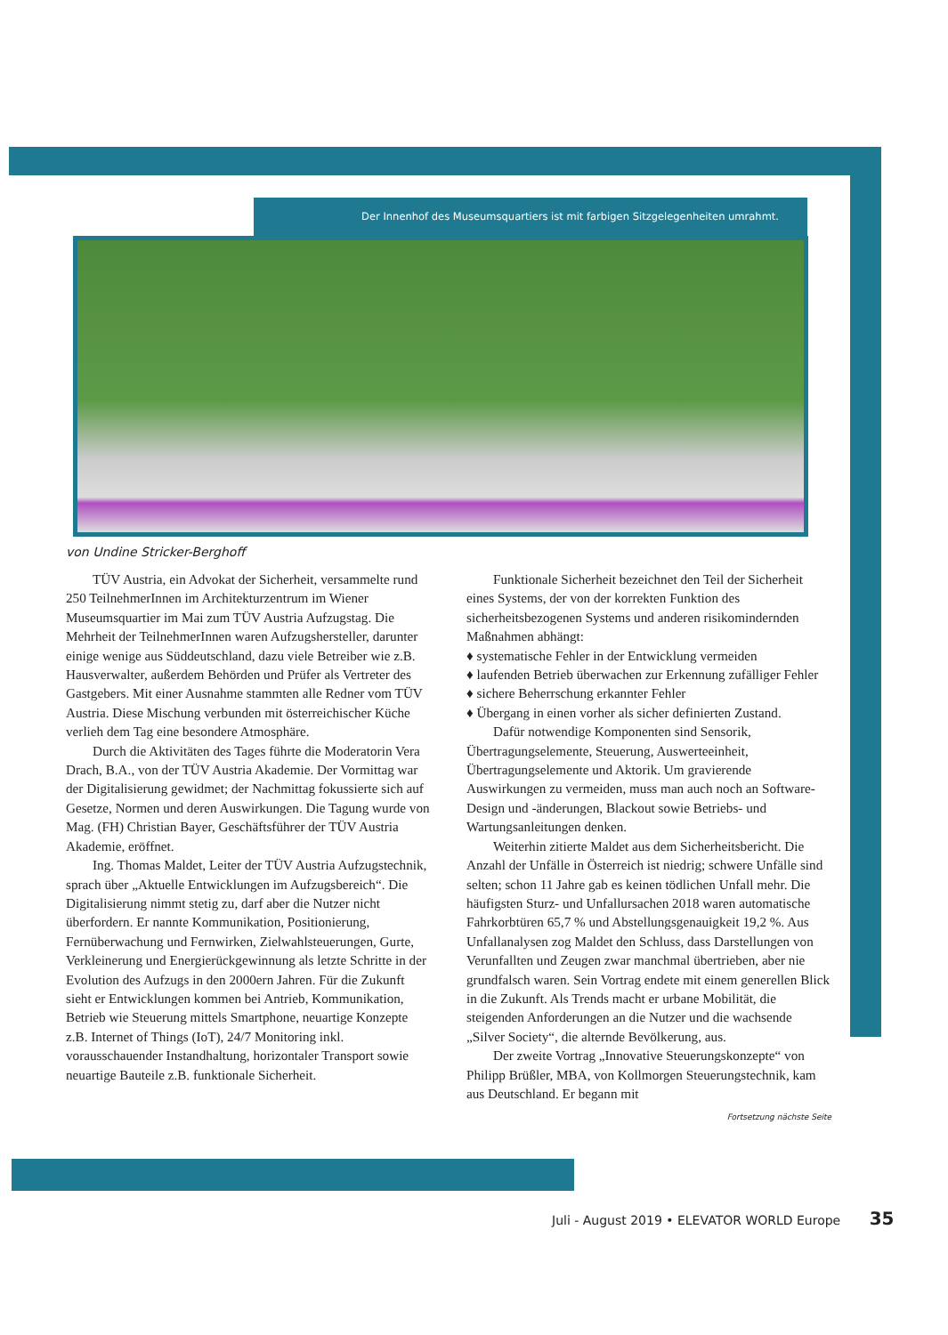Der Innenhof des Museumsquartiers ist mit farbigen Sitzgelegenheiten umrahmt.
von Undine Stricker-Berghoff
TÜV Austria, ein Advokat der Sicherheit, versammelte rund 250 TeilnehmerInnen im Architekturzentrum im Wiener Museumsquartier im Mai zum TÜV Austria Aufzugstag. Die Mehrheit der TeilnehmerInnen waren Aufzugshersteller, darunter einige wenige aus Süddeutschland, dazu viele Betreiber wie z.B. Hausverwalter, außerdem Behörden und Prüfer als Vertreter des Gastgebers. Mit einer Ausnahme stammten alle Redner vom TÜV Austria. Diese Mischung verbunden mit österreichischer Küche verlieh dem Tag eine besondere Atmosphäre.
Durch die Aktivitäten des Tages führte die Moderatorin Vera Drach, B.A., von der TÜV Austria Akademie. Der Vormittag war der Digitalisierung gewidmet; der Nachmittag fokussierte sich auf Gesetze, Normen und deren Auswirkungen. Die Tagung wurde von Mag. (FH) Christian Bayer, Geschäftsführer der TÜV Austria Akademie, eröffnet.
Ing. Thomas Maldet, Leiter der TÜV Austria Aufzugstechnik, sprach über „Aktuelle Entwicklungen im Aufzugsbereich“. Die Digitalisierung nimmt stetig zu, darf aber die Nutzer nicht überfordern. Er nannte Kommunikation, Positionierung, Fernüberwachung und Fernwirken, Zielwahlsteuerungen, Gurte, Verkleinerung und Energierückgewinnung als letzte Schritte in der Evolution des Aufzugs in den 2000ern Jahren. Für die Zukunft sieht er Entwicklungen kommen bei Antrieb, Kommunikation, Betrieb wie Steuerung mittels Smartphone, neuartige Konzepte z.B. Internet of Things (IoT), 24/7 Monitoring inkl. vorausschauender Instandhaltung, horizontaler Transport sowie neuartige Bauteile z.B. funktionale Sicherheit.
Funktionale Sicherheit bezeichnet den Teil der Sicherheit eines Systems, der von der korrekten Funktion des sicherheitsbezogenen Systems und anderen risikomindernden Maßnahmen abhängt:
♦ systematische Fehler in der Entwicklung vermeiden
♦ laufenden Betrieb überwachen zur Erkennung zufälliger Fehler
♦ sichere Beherrschung erkannter Fehler
♦ Übergang in einen vorher als sicher definierten Zustand.
Dafür notwendige Komponenten sind Sensorik, Übertragungselemente, Steuerung, Auswerteeinheit, Übertragungselemente und Aktorik. Um gravierende Auswirkungen zu vermeiden, muss man auch noch an Software-Design und -änderungen, Blackout sowie Betriebs- und Wartungsanleitungen denken.
Weiterhin zitierte Maldet aus dem Sicherheitsbericht. Die Anzahl der Unfälle in Österreich ist niedrig; schwere Unfälle sind selten; schon 11 Jahre gab es keinen tödlichen Unfall mehr. Die häufigsten Sturz- und Unfallursachen 2018 waren automatische Fahrkorbtüren 65,7 % und Abstellungsgenauigkeit 19,2 %. Aus Unfallanalysen zog Maldet den Schluss, dass Darstellungen von Verunfallten und Zeugen zwar manchmal übertrieben, aber nie grundfalsch waren. Sein Vortrag endete mit einem generellen Blick in die Zukunft. Als Trends macht er urbane Mobilität, die steigenden Anforderungen an die Nutzer und die wachsende „Silver Society“, die alternde Bevölkerung, aus.
Der zweite Vortrag „Innovative Steuerungskonzepte“ von Philipp Brüßler, MBA, von Kollmorgen Steuerungstechnik, kam aus Deutschland. Er begann mit
Fortsetzung nächste Seite
Juli - August 2019 • ELEVATOR WORLD Europe 35